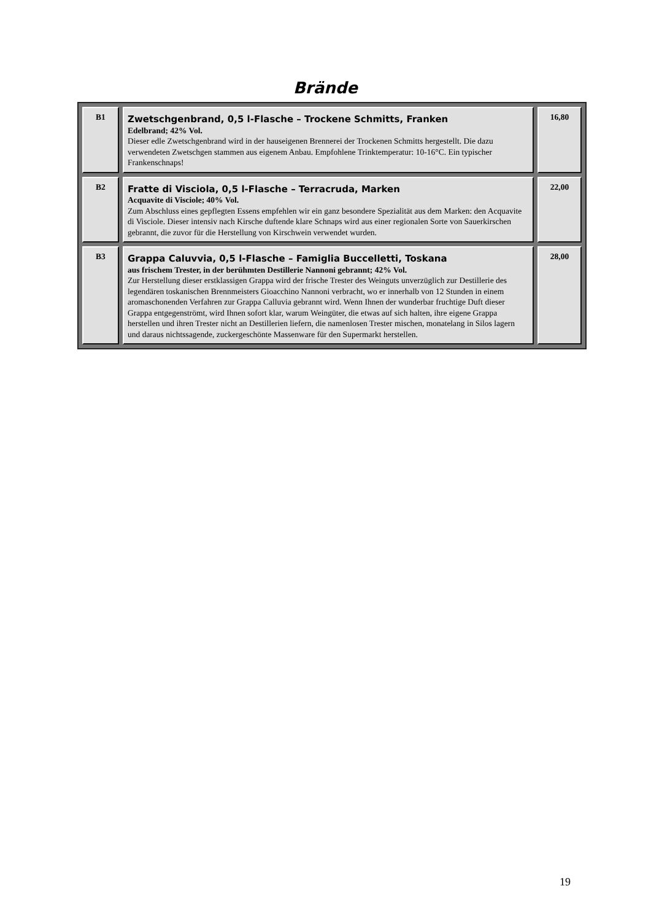Brände
| B1 | Zwetschgenbrand, 0,5 l-Flasche – Trockene Schmitts, Franken Edelbrand; 42% Vol. Dieser edle Zwetschgenbrand wird in der hauseigenen Brennerei der Trockenen Schmitts hergestellt. Die dazu verwendeten Zwetschgen stammen aus eigenem Anbau. Empfohlene Trinktemperatur: 10-16°C. Ein typischer Frankenschnaps! | 16,80 |
| B2 | Fratte di Visciola, 0,5 l-Flasche – Terracruda, Marken Acquavite di Visciole; 40% Vol. Zum Abschluss eines gepflegten Essens empfehlen wir ein ganz besondere Spezialität aus dem Marken: den Acquavite di Visciole. Dieser intensiv nach Kirsche duftende klare Schnaps wird aus einer regionalen Sorte von Sauerkirschen gebrannt, die zuvor für die Herstellung von Kirschwein verwendet wurden. | 22,00 |
| B3 | Grappa Caluvvia, 0,5 l-Flasche – Famiglia Buccelletti, Toskana aus frischem Trester, in der berühmten Destillerie Nannoni gebrannt; 42% Vol. Zur Herstellung dieser erstklassigen Grappa wird der frische Trester des Weinguts unverzüglich zur Destillerie des legendären toskanischen Brennmeisters Gioacchino Nannoni verbracht, wo er innerhalb von 12 Stunden in einem aromaschonenden Verfahren zur Grappa Calluvia gebrannt wird. Wenn Ihnen der wunderbar fruchtige Duft dieser Grappa entgegenströmt, wird Ihnen sofort klar, warum Weingüter, die etwas auf sich halten, ihre eigene Grappa herstellen und ihren Trester nicht an Destillerien liefern, die namenlosen Trester mischen, monatelang in Silos lagern und daraus nichtssagende, zuckergeschönte Massenware für den Supermarkt herstellen. | 28,00 |
19